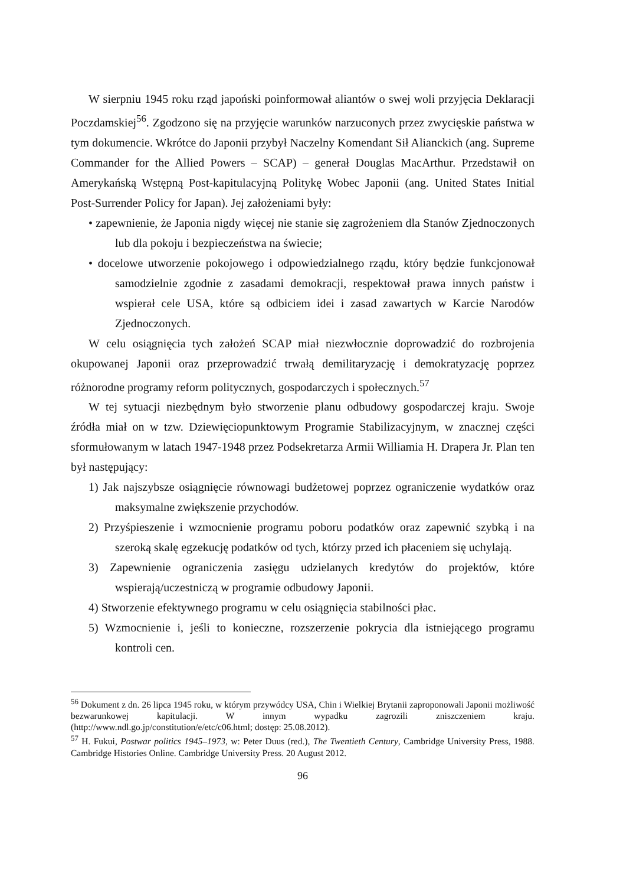W sierpniu 1945 roku rząd japoński poinformował aliantów o swej woli przyjęcia Deklaracji Poczdamskiej<sup>56</sup>. Zgodzono się na przyjęcie warunków narzuconych przez zwycięskie państwa w tym dokumencie. Wkrótce do Japonii przybył Naczelny Komendant Sił Alianckich (ang. Supreme Commander for the Allied Powers – SCAP) – generał Douglas MacArthur. Przedstawił on Amerykańską Wstępną Post-kapitulacyjną Politykę Wobec Japonii (ang. United States Initial Post-Surrender Policy for Japan). Jej założeniami były:
• zapewnienie, że Japonia nigdy więcej nie stanie się zagrożeniem dla Stanów Zjednoczonych lub dla pokoju i bezpieczeństwa na świecie;
• docelowe utworzenie pokojowego i odpowiedzialnego rządu, który będzie funkcjonował samodzielnie zgodnie z zasadami demokracji, respektował prawa innych państw i wspierał cele USA, które są odbiciem idei i zasad zawartych w Karcie Narodów Zjednoczonych.
W celu osiągnięcia tych założeń SCAP miał niezwłocznie doprowadzić do rozbrojenia okupowanej Japonii oraz przeprowadzić trwałą demilitaryzację i demokratyzację poprzez różnorodne programy reform politycznych, gospodarczych i społecznych.<sup>57</sup>
W tej sytuacji niezbędnym było stworzenie planu odbudowy gospodarczej kraju. Swoje źródła miał on w tzw. Dziewięciopunktowym Programie Stabilizacyjnym, w znacznej części sformułowanym w latach 1947-1948 przez Podsekretarza Armii Williamia H. Drapera Jr. Plan ten był następujący:
1) Jak najszybsze osiągnięcie równowagi budżetowej poprzez ograniczenie wydatków oraz maksymalne zwiększenie przychodów.
2) Przyśpieszenie i wzmocnienie programu poboru podatków oraz zapewnić szybką i na szeroką skalę egzekucję podatków od tych, którzy przed ich płaceniem się uchylają.
3) Zapewnienie ograniczenia zasięgu udzielanych kredytów do projektów, które wspierają/uczestniczą w programie odbudowy Japonii.
4) Stworzenie efektywnego programu w celu osiągnięcia stabilności płac.
5) Wzmocnienie i, jeśli to konieczne, rozszerzenie pokrycia dla istniejącego programu kontroli cen.
<sup>56</sup> Dokument z dn. 26 lipca 1945 roku, w którym przywódcy USA, Chin i Wielkiej Brytanii zaproponowali Japonii możliwość bezwarunkowej kapitulacji. W innym wypadku zagrozili zniszczeniem kraju. (http://www.ndl.go.jp/constitution/e/etc/c06.html; dostęp: 25.08.2012).
<sup>57</sup> H. Fukui, Postwar politics 1945–1973, w: Peter Duus (red.), The Twentieth Century, Cambridge University Press, 1988. Cambridge Histories Online. Cambridge University Press. 20 August 2012.
96